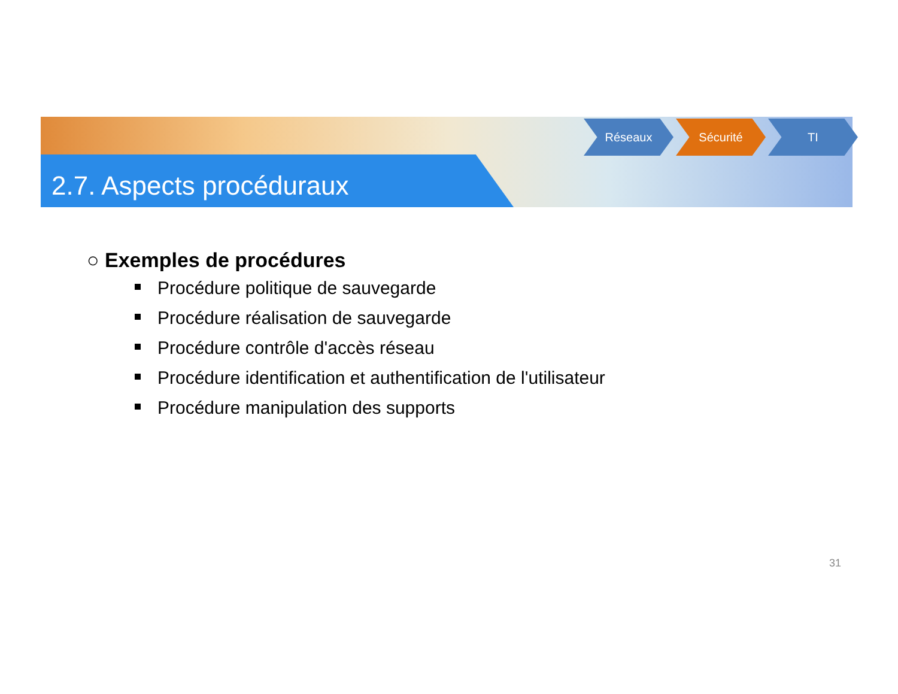2.7. Aspects procéduraux
Réseaux Sécurité TI
○ Exemples de procédures
Procédure politique de sauvegarde
Procédure réalisation de sauvegarde
Procédure contrôle d'accès réseau
Procédure identification et authentification de l'utilisateur
Procédure manipulation des supports
31